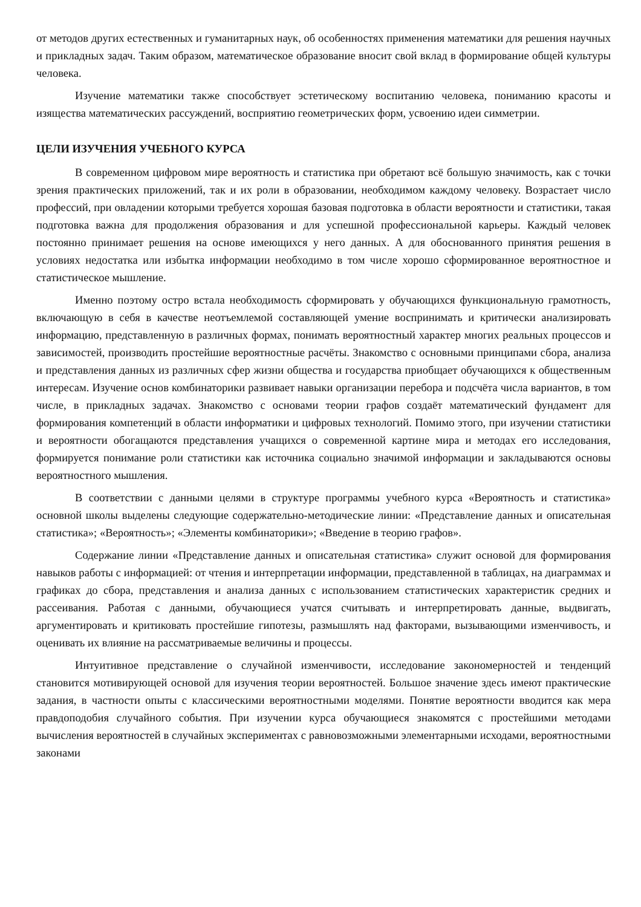от методов других естественных и гуманитарных наук, об особенностях применения математики для решения научных и прикладных задач. Таким образом, математическое образование вносит свой вклад в формирование общей культуры человека.
Изучение математики также способствует эстетическому воспитанию человека, пониманию красоты и изящества математических рассуждений, восприятию геометрических форм, усвоению идеи симметрии.
ЦЕЛИ ИЗУЧЕНИЯ УЧЕБНОГО КУРСА
В современном цифровом мире вероятность и статистика при обретают всё большую значимость, как с точки зрения практических приложений, так и их роли в образовании, необходимом каждому человеку. Возрастает число профессий, при овладении которыми требуется хорошая базовая подготовка в области вероятности и статистики, такая подготовка важна для продолжения образования и для успешной профессиональной карьеры. Каждый человек постоянно принимает решения на основе имеющихся у него данных. А для обоснованного принятия решения в условиях недостатка или избытка информации необходимо в том числе хорошо сформированное вероятностное и статистическое мышление.
Именно поэтому остро встала необходимость сформировать у обучающихся функциональную грамотность, включающую в себя в качестве неотъемлемой составляющей умение воспринимать и критически анализировать информацию, представленную в различных формах, понимать вероятностный характер многих реальных процессов и зависимостей, производить простейшие вероятностные расчёты. Знакомство с основными принципами сбора, анализа и представления данных из различных сфер жизни общества и государства приобщает обучающихся к общественным интересам. Изучение основ комбинаторики развивает навыки организации перебора и подсчёта числа вариантов, в том числе, в прикладных задачах. Знакомство с основами теории графов создаёт математический фундамент для формирования компетенций в области информатики и цифровых технологий. Помимо этого, при изучении статистики и вероятности обогащаются представления учащихся о современной картине мира и методах его исследования, формируется понимание роли статистики как источника социально значимой информации и закладываются основы вероятностного мышления.
В соответствии с данными целями в структуре программы учебного курса «Вероятность и статистика» основной школы выделены следующие содержательно-методические линии: «Представление данных и описательная статистика»; «Вероятность»; «Элементы комбинаторики»; «Введение в теорию графов».
Содержание линии «Представление данных и описательная статистика» служит основой для формирования навыков работы с информацией: от чтения и интерпретации информации, представленной в таблицах, на диаграммах и графиках до сбора, представления и анализа данных с использованием статистических характеристик средних и рассеивания. Работая с данными, обучающиеся учатся считывать и интерпретировать данные, выдвигать, аргументировать и критиковать простейшие гипотезы, размышлять над факторами, вызывающими изменчивость, и оценивать их влияние на рассматриваемые величины и процессы.
Интуитивное представление о случайной изменчивости, исследование закономерностей и тенденций становится мотивирующей основой для изучения теории вероятностей. Большое значение здесь имеют практические задания, в частности опыты с классическими вероятностными моделями. Понятие вероятности вводится как мера правдоподобия случайного события. При изучении курса обучающиеся знакомятся с простейшими методами вычисления вероятностей в случайных экспериментах с равновозможными элементарными исходами, вероятностными законами